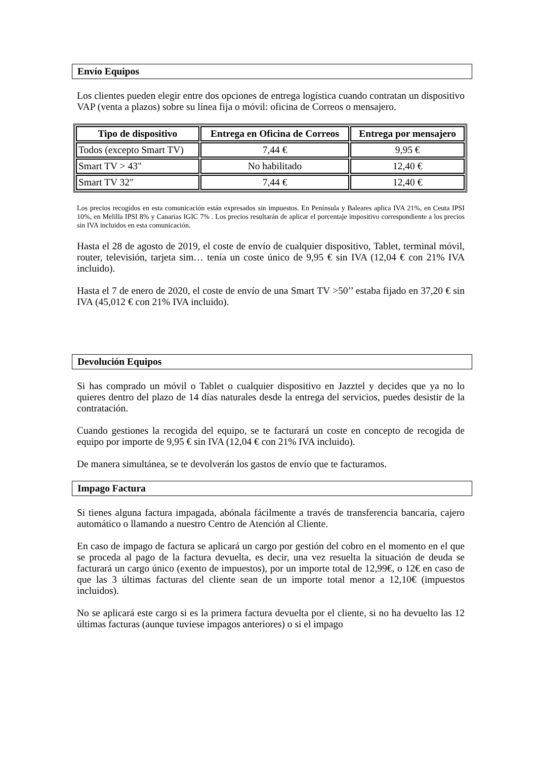Envío Equipos
Los clientes pueden elegir entre dos opciones de entrega logística cuando contratan un dispositivo VAP (venta a plazos) sobre su línea fija o móvil: oficina de Correos o mensajero.
| Tipo de dispositivo | Entrega en Oficina de Correos | Entrega por mensajero |
| --- | --- | --- |
| Todos (excepto Smart TV) | 7,44 € | 9,95 € |
| Smart TV > 43" | No habilitado | 12,40 € |
| Smart TV 32" | 7,44 € | 12,40 € |
Los precios recogidos en esta comunicación están expresados sin impuestos. En Península y Baleares aplica IVA 21%, en Ceuta IPSI 10%, en Melilla IPSI 8% y Canarias IGIC 7% . Los precios resultarán de aplicar el porcentaje impositivo correspondiente a los precios sin IVA incluidos en esta comunicación.
Hasta el 28 de agosto de 2019, el coste de envío de cualquier dispositivo, Tablet, terminal móvil, router, televisión, tarjeta sim… tenía un coste único de 9,95 € sin IVA (12,04 € con 21% IVA incluido).
Hasta el 7 de enero de 2020, el coste de envío de una Smart TV >50’’ estaba fijado en 37,20 € sin IVA (45,012 € con 21% IVA incluido).
Devolución Equipos
Si has comprado un móvil o Tablet o cualquier dispositivo en Jazztel y decides que ya no lo quieres dentro del plazo de 14 días naturales desde la entrega del servicios, puedes desistir de la contratación.
Cuando gestiones la recogida del equipo, se te facturará un coste en concepto de recogida de equipo por importe de 9,95 € sin IVA (12,04 € con 21% IVA incluido).
De manera simultánea, se te devolverán los gastos de envío que te facturamos.
Impago Factura
Si tienes alguna factura impagada, abónala fácilmente a través de transferencia bancaria, cajero automático o llamando a nuestro Centro de Atención al Cliente.
En caso de impago de factura se aplicará un cargo por gestión del cobro en el momento en el que se proceda al pago de la factura devuelta, es decir, una vez resuelta la situación de deuda se facturará un cargo único (exento de impuestos), por un importe total de 12,99€, o 12€ en caso de que las 3 últimas facturas del cliente sean de un importe total menor a 12,10€ (impuestos incluidos).
No se aplicará este cargo si es la primera factura devuelta por el cliente, si no ha devuelto las 12 últimas facturas (aunque tuviese impagos anteriores) o si el impago